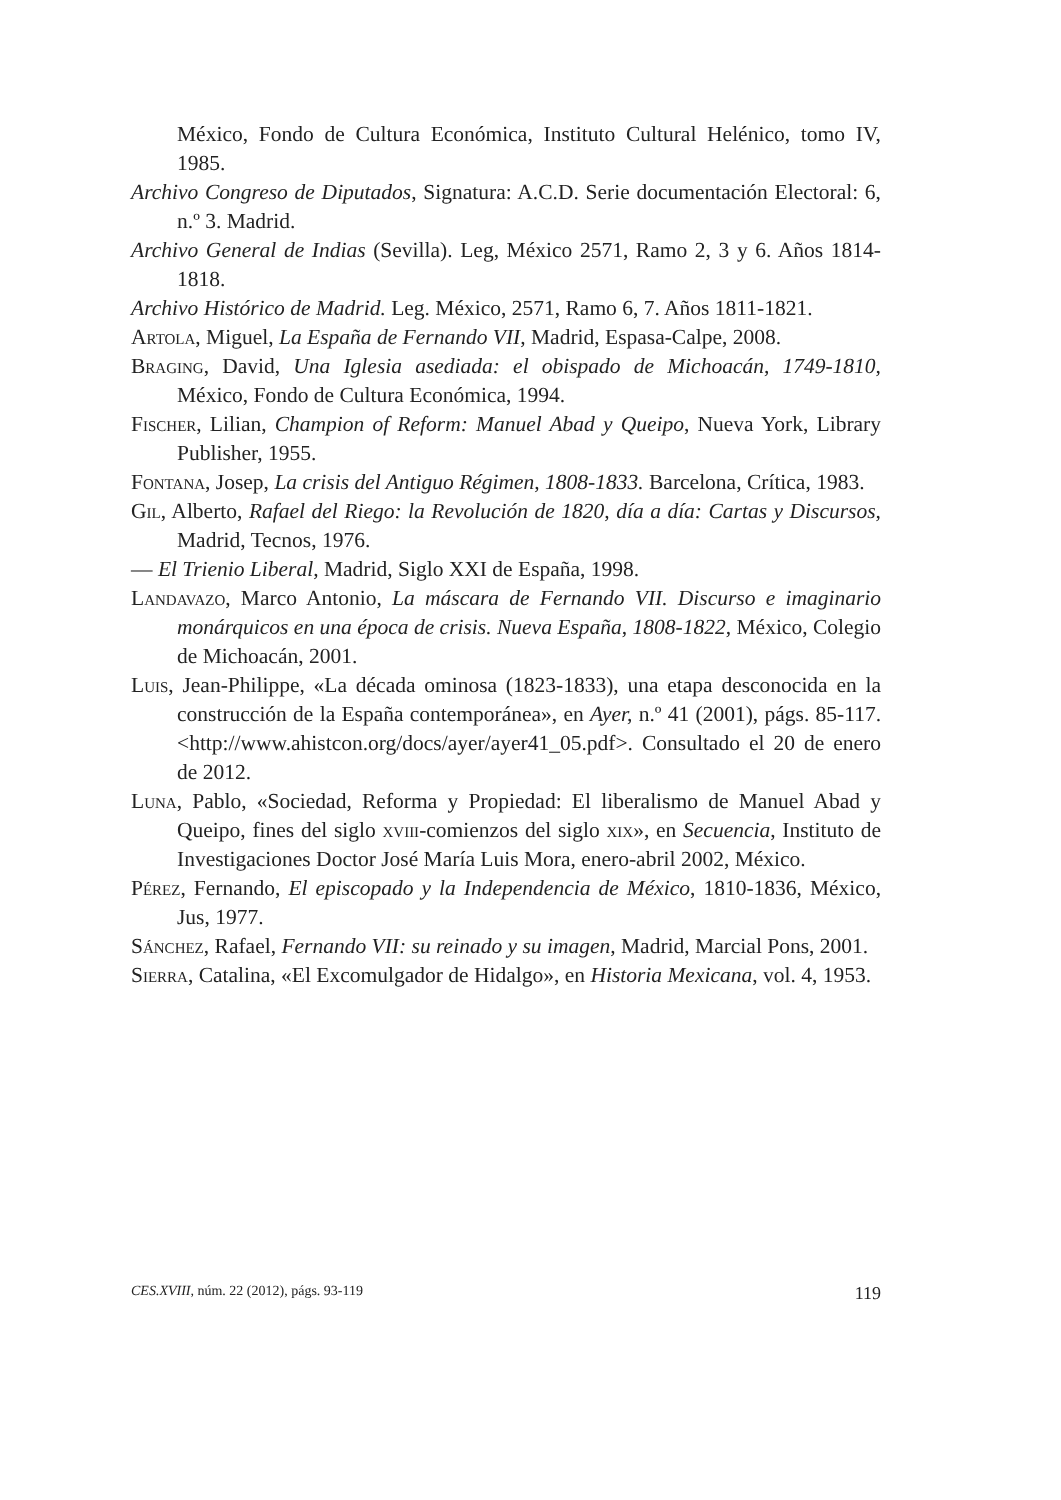México, Fondo de Cultura Económica, Instituto Cultural Helénico, tomo IV, 1985.
Archivo Congreso de Diputados, Signatura: A.C.D. Serie documentación Electoral: 6, n.º 3. Madrid.
Archivo General de Indias (Sevilla). Leg, México 2571, Ramo 2, 3 y 6. Años 1814-1818.
Archivo Histórico de Madrid. Leg. México, 2571, Ramo 6, 7. Años 1811-1821.
Artola, Miguel, La España de Fernando VII, Madrid, Espasa-Calpe, 2008.
Braging, David, Una Iglesia asediada: el obispado de Michoacán, 1749-1810, México, Fondo de Cultura Económica, 1994.
Fischer, Lilian, Champion of Reform: Manuel Abad y Queipo, Nueva York, Library Publisher, 1955.
Fontana, Josep, La crisis del Antiguo Régimen, 1808-1833. Barcelona, Crítica, 1983.
Gil, Alberto, Rafael del Riego: la Revolución de 1820, día a día: Cartas y Discursos, Madrid, Tecnos, 1976.
— El Trienio Liberal, Madrid, Siglo XXI de España, 1998.
Landavazo, Marco Antonio, La máscara de Fernando VII. Discurso e imaginario monárquicos en una época de crisis. Nueva España, 1808-1822, México, Colegio de Michoacán, 2001.
Luis, Jean-Philippe, «La década ominosa (1823-1833), una etapa desconocida en la construcción de la España contemporánea», en Ayer, n.º 41 (2001), págs. 85-117. <http://www.ahistcon.org/docs/ayer/ayer41_05.pdf>. Consultado el 20 de enero de 2012.
Luna, Pablo, «Sociedad, Reforma y Propiedad: El liberalismo de Manuel Abad y Queipo, fines del siglo xviii-comienzos del siglo xix», en Secuencia, Instituto de Investigaciones Doctor José María Luis Mora, enero-abril 2002, México.
Pérez, Fernando, El episcopado y la Independencia de México, 1810-1836, México, Jus, 1977.
Sánchez, Rafael, Fernando VII: su reinado y su imagen, Madrid, Marcial Pons, 2001.
Sierra, Catalina, «El Excomulgador de Hidalgo», en Historia Mexicana, vol. 4, 1953.
CES.XVIII, núm. 22 (2012), págs. 93-119 119